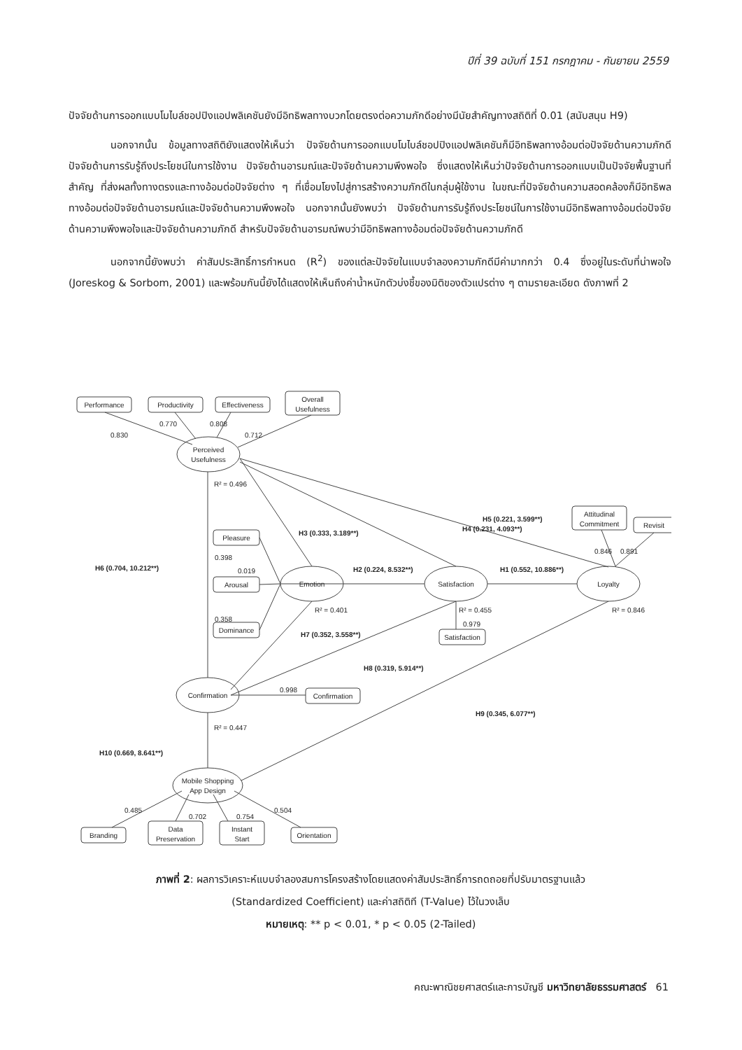ปีที่ 39 ฉบับที่ 151 กรกฎาคม - กันยายน 2559
ปัจจัยด้านการออกแบบโมไบล์ชอปปิงแอปพลิเคชันยังมีอิทธิพลทางบวกโดยตรงต่อความภักดีอย่างมีนัยสำคัญทางสถิติที่ 0.01 (สนับสนุน H9)
นอกจากนั้น ข้อมูลทางสถิติยังแสดงให้เห็นว่า ปัจจัยด้านการออกแบบโมไบล์ชอปปิงแอปพลิเคชันก็มีอิทธิพลทางอ้อมต่อปัจจัยด้านความภักดี ปัจจัยด้านการรับรู้ถึงประโยชน์ในการใช้งาน ปัจจัยด้านอารมณ์และปัจจัยด้านความพึงพอใจ ซึ่งแสดงให้เห็นว่าปัจจัยด้านการออกแบบเป็นปัจจัยพื้นฐานที่สำคัญ ที่ส่งผลทั้งทางตรงและทางอ้อมต่อปัจจัยต่าง ๆ ที่เชื่อมโยงไปสู่การสร้างความภักดีในกลุ่มผู้ใช้งาน ในขณะที่ปัจจัยด้านความสอดคล้องก็มีอิทธิพลทางอ้อมต่อปัจจัยด้านอารมณ์และปัจจัยด้านความพึงพอใจ นอกจากนั้นยังพบว่า ปัจจัยด้านการรับรู้ถึงประโยชน์ในการใช้งานมีอิทธิพลทางอ้อมต่อปัจจัยด้านความพึงพอใจและปัจจัยด้านความภักดี สำหรับปัจจัยด้านอารมณ์พบว่ามีอิทธิพลทางอ้อมต่อปัจจัยด้านความภักดี
นอกจากนี้ยังพบว่า ค่าสัมประสิทธิ์การกำหนด (R<sup>2</sup>) ของแต่ละปัจจัยในแบบจำลองความภักดีมีค่ามากกว่า 0.4 ซึ่งอยู่ในระดับที่น่าพอใจ (Joreskog & Sorbom, 2001) และพร้อมกันนี้ยังได้แสดงให้เห็นถึงค่าน้ำหนักตัวบ่งชี้ของมิติของตัวแปรต่าง ๆ ตามรายละเอียด ดังภาพที่ 2
Performance
Productivity
Effectiveness
Overall
Usefulness
Perceived
Usefulness
Pleasure
Arousal
Dominance
Emotion
Satisfaction
Loyalty
Attitudinal
Commitment
Revisit
Satisfaction
Confirmation
Confirmation
Mobile Shopping
App Design
Branding
Data
Preservation
Instant
Start
Orientation
0.830
0.770
0.808
0.712
R² = 0.496
H5 (0.221, 3.599**)
H3 (0.333, 3.189**)
H4 (0.231, 4.093**)
0.398
0.019
0.358
H6 (0.704, 10.212**)
H2 (0.224, 8.532**)
H1 (0.552, 10.886**)
0.846
0.891
R² = 0.401
R² = 0.455
R² = 0.846
0.979
H7 (0.352, 3.558**)
H8 (0.319, 5.914**)
0.998
H9 (0.345, 6.077**)
R² = 0.447
H10 (0.669, 8.641**)
0.485
0.702
0.754
0.504
ภาพที่ 2: ผลการวิเคราะห์แบบจำลองสมการโครงสร้างโดยแสดงค่าสัมประสิทธิ์การถดถอยที่ปรับมาตรฐานแล้ว
(Standardized Coefficient) และค่าสถิติที (T-Value) ไว้ในวงเล็บ
หมายเหตุ: ** p < 0.01, * p < 0.05 (2-Tailed)
คณะพาณิชยศาสตร์และการบัญชี มหาวิทยาลัยธรรมศาสตร์ 61